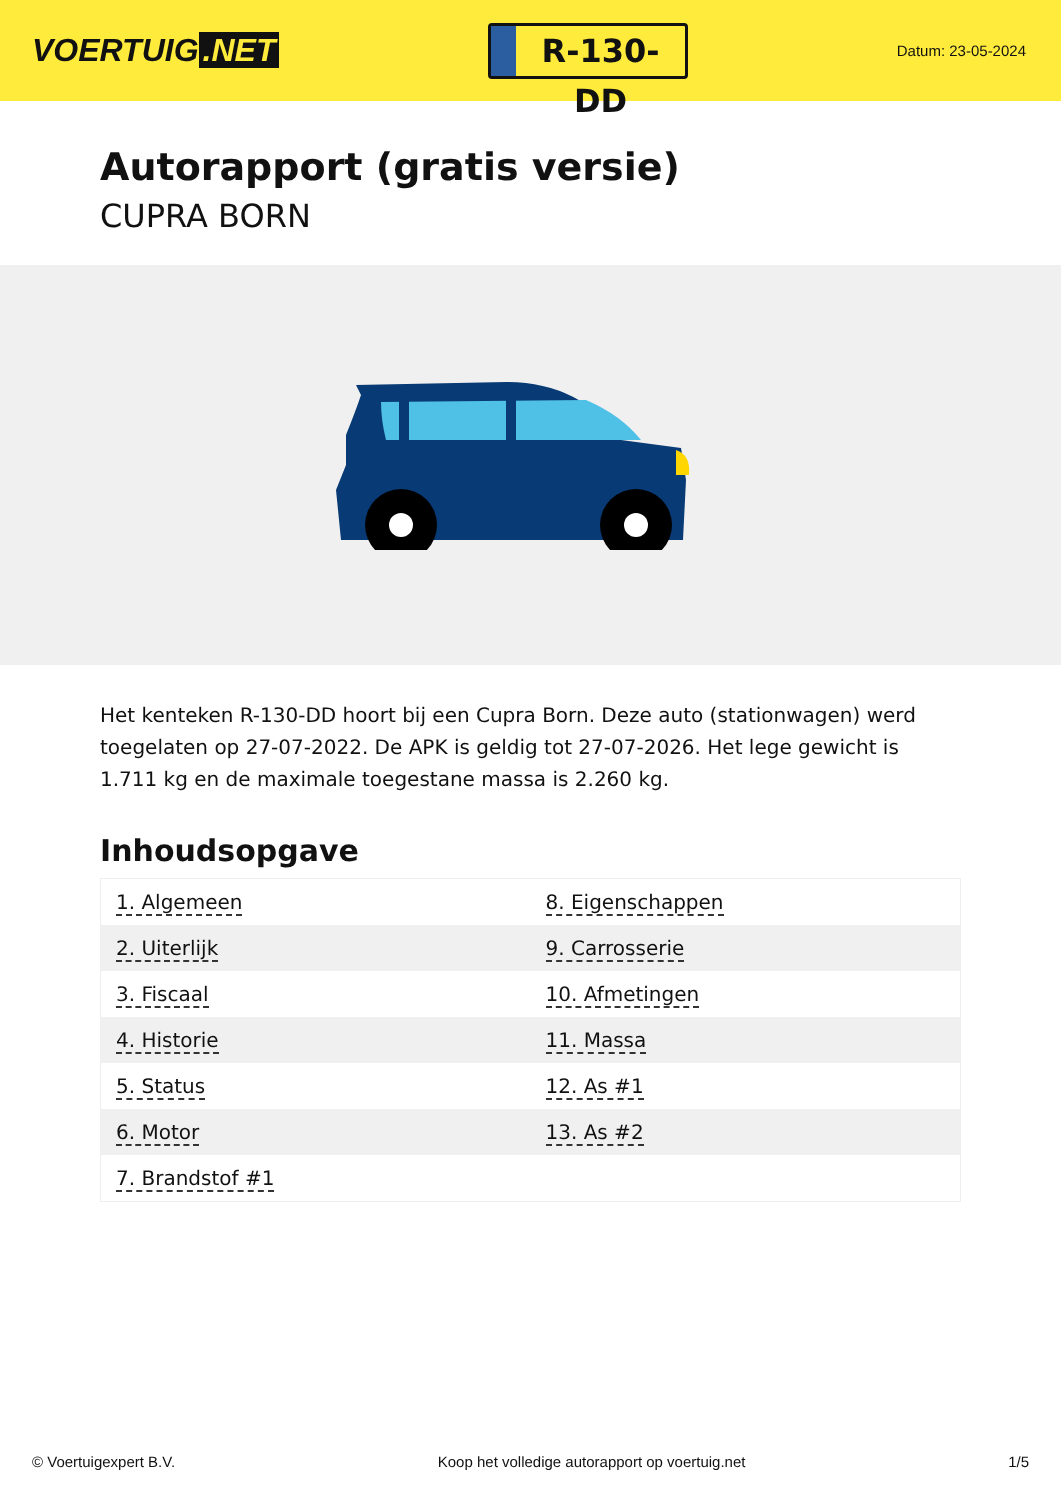VOERTUIG.NET
R-130-DD
Datum: 23-05-2024
Autorapport (gratis versie)
CUPRA BORN
Het kenteken R-130-DD hoort bij een Cupra Born. Deze auto (stationwagen) werd toegelaten op 27-07-2022. De APK is geldig tot 27-07-2026. Het lege gewicht is 1.711 kg en de maximale toegestane massa is 2.260 kg.
Inhoudsopgave
| 1. Algemeen | 8. Eigenschappen |
| 2. Uiterlijk | 9. Carrosserie |
| 3. Fiscaal | 10. Afmetingen |
| 4. Historie | 11. Massa |
| 5. Status | 12. As #1 |
| 6. Motor | 13. As #2 |
| 7. Brandstof #1 | |
© Voertuigexpert B.V. Koop het volledige autorapport op voertuig.net 1/5